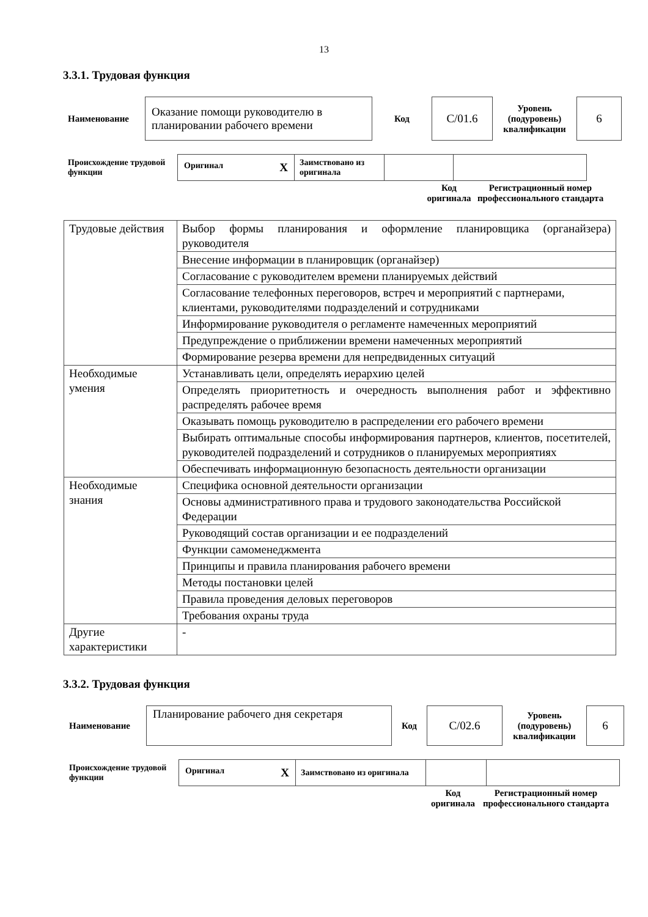13
3.3.1. Трудовая функция
| Наименование | Оказание помощи руководителю в планировании рабочего времени | Код | C/01.6 | Уровень (подуровень) квалификации | 6 |
| Происхождение трудовой функции | Оригинал X | Заимствовано из оригинала | | |
| Код оригинала | Регистрационный номер профессионального стандарта |
| Трудовые действия | Выбор формы планирования и оформление планировщика (органайзера) руководителя |
| | Внесение информации в планировщик (органайзер) |
| | Согласование с руководителем времени планируемых действий |
| | Согласование телефонных переговоров, встреч и мероприятий с партнерами, клиентами, руководителями подразделений и сотрудниками |
| | Информирование руководителя о регламенте намеченных мероприятий |
| | Предупреждение о приближении времени намеченных мероприятий |
| | Формирование резерва времени для непредвиденных ситуаций |
| Необходимые умения | Устанавливать цели, определять иерархию целей |
| | Определять приоритетность и очередность выполнения работ и эффективно распределять рабочее время |
| | Оказывать помощь руководителю в распределении его рабочего времени |
| | Выбирать оптимальные способы информирования партнеров, клиентов, посетителей, руководителей подразделений и сотрудников о планируемых мероприятиях |
| | Обеспечивать информационную безопасность деятельности организации |
| Необходимые знания | Специфика основной деятельности организации |
| | Основы административного права и трудового законодательства Российской Федерации |
| | Руководящий состав организации и ее подразделений |
| | Функции самоменеджмента |
| | Принципы и правила планирования рабочего времени |
| | Методы постановки целей |
| | Правила проведения деловых переговоров |
| | Требования охраны труда |
| Другие характеристики | - |
3.3.2. Трудовая функция
| Наименование | Планирование рабочего дня секретаря | Код | C/02.6 | Уровень (подуровень) квалификации | 6 |
| Происхождение трудовой функции | Оригинал X | Заимствовано из оригинала | | |
| Код оригинала | Регистрационный номер профессионального стандарта |